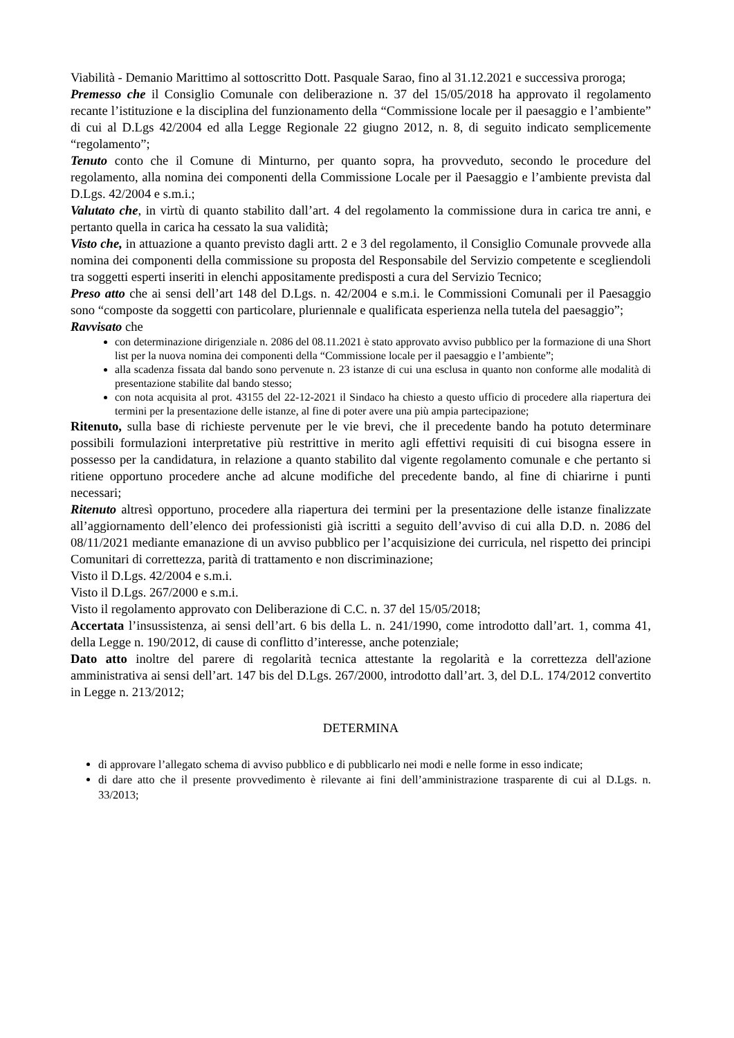Viabilità - Demanio Marittimo al sottoscritto Dott. Pasquale Sarao, fino al 31.12.2021 e successiva proroga;
Premesso che il Consiglio Comunale con deliberazione n. 37 del 15/05/2018 ha approvato il regolamento recante l’istituzione e la disciplina del funzionamento della “Commissione locale per il paesaggio e l’ambiente” di cui al D.Lgs 42/2004 ed alla Legge Regionale 22 giugno 2012, n. 8, di seguito indicato semplicemente “regolamento”;
Tenuto conto che il Comune di Minturno, per quanto sopra, ha provveduto, secondo le procedure del regolamento, alla nomina dei componenti della Commissione Locale per il Paesaggio e l’ambiente prevista dal D.Lgs. 42/2004 e s.m.i.;
Valutato che, in virtù di quanto stabilito dall’art. 4 del regolamento la commissione dura in carica tre anni, e pertanto quella in carica ha cessato la sua validità;
Visto che, in attuazione a quanto previsto dagli artt. 2 e 3 del regolamento, il Consiglio Comunale provvede alla nomina dei componenti della commissione su proposta del Responsabile del Servizio competente e scegliendoli tra soggetti esperti inseriti in elenchi appositamente predisposti a cura del Servizio Tecnico;
Preso atto che ai sensi dell’art 148 del D.Lgs. n. 42/2004 e s.m.i. le Commissioni Comunali per il Paesaggio sono “composte da soggetti con particolare, pluriennale e qualificata esperienza nella tutela del paesaggio”;
Ravvisato che
con determinazione dirigenziale n. 2086 del 08.11.2021 è stato approvato avviso pubblico per la formazione di una Short list per la nuova nomina dei componenti della “Commissione locale per il paesaggio e l’ambiente”;
alla scadenza fissata dal bando sono pervenute n. 23 istanze di cui una esclusa in quanto non conforme alle modalità di presentazione stabilite dal bando stesso;
con nota acquisita al prot. 43155 del 22-12-2021 il Sindaco ha chiesto a questo ufficio di procedere alla riapertura dei termini per la presentazione delle istanze, al fine di poter avere una più ampia partecipazione;
Ritenuto, sulla base di richieste pervenute per le vie brevi, che il precedente bando ha potuto determinare possibili formulazioni interpretative più restrittive in merito agli effettivi requisiti di cui bisogna essere in possesso per la candidatura, in relazione a quanto stabilito dal vigente regolamento comunale e che pertanto si ritiene opportuno procedere anche ad alcune modifiche del precedente bando, al fine di chiarirne i punti necessari;
Ritenuto altresì opportuno, procedere alla riapertura dei termini per la presentazione delle istanze finalizzate all’aggiornamento dell’elenco dei professionisti già iscritti a seguito dell’avviso di cui alla D.D. n. 2086 del 08/11/2021 mediante emanazione di un avviso pubblico per l’acquisizione dei curricula, nel rispetto dei principi Comunitari di correttezza, parità di trattamento e non discriminazione;
Visto il D.Lgs. 42/2004 e s.m.i.
Visto il D.Lgs. 267/2000 e s.m.i.
Visto il regolamento approvato con Deliberazione di C.C. n. 37 del 15/05/2018;
Accertata l’insussistenza, ai sensi dell’art. 6 bis della L. n. 241/1990, come introdotto dall’art. 1, comma 41, della Legge n. 190/2012, di cause di conflitto d’interesse, anche potenziale;
Dato atto inoltre del parere di regolarità tecnica attestante la regolarità e la correttezza dell'azione amministrativa ai sensi dell’art. 147 bis del D.Lgs. 267/2000, introdotto dall’art. 3, del D.L. 174/2012 convertito in Legge n. 213/2012;
DETERMINA
di approvare l’allegato schema di avviso pubblico e di pubblicarlo nei modi e nelle forme in esso indicate;
di dare atto che il presente provvedimento è rilevante ai fini dell’amministrazione trasparente di cui al D.Lgs. n. 33/2013;